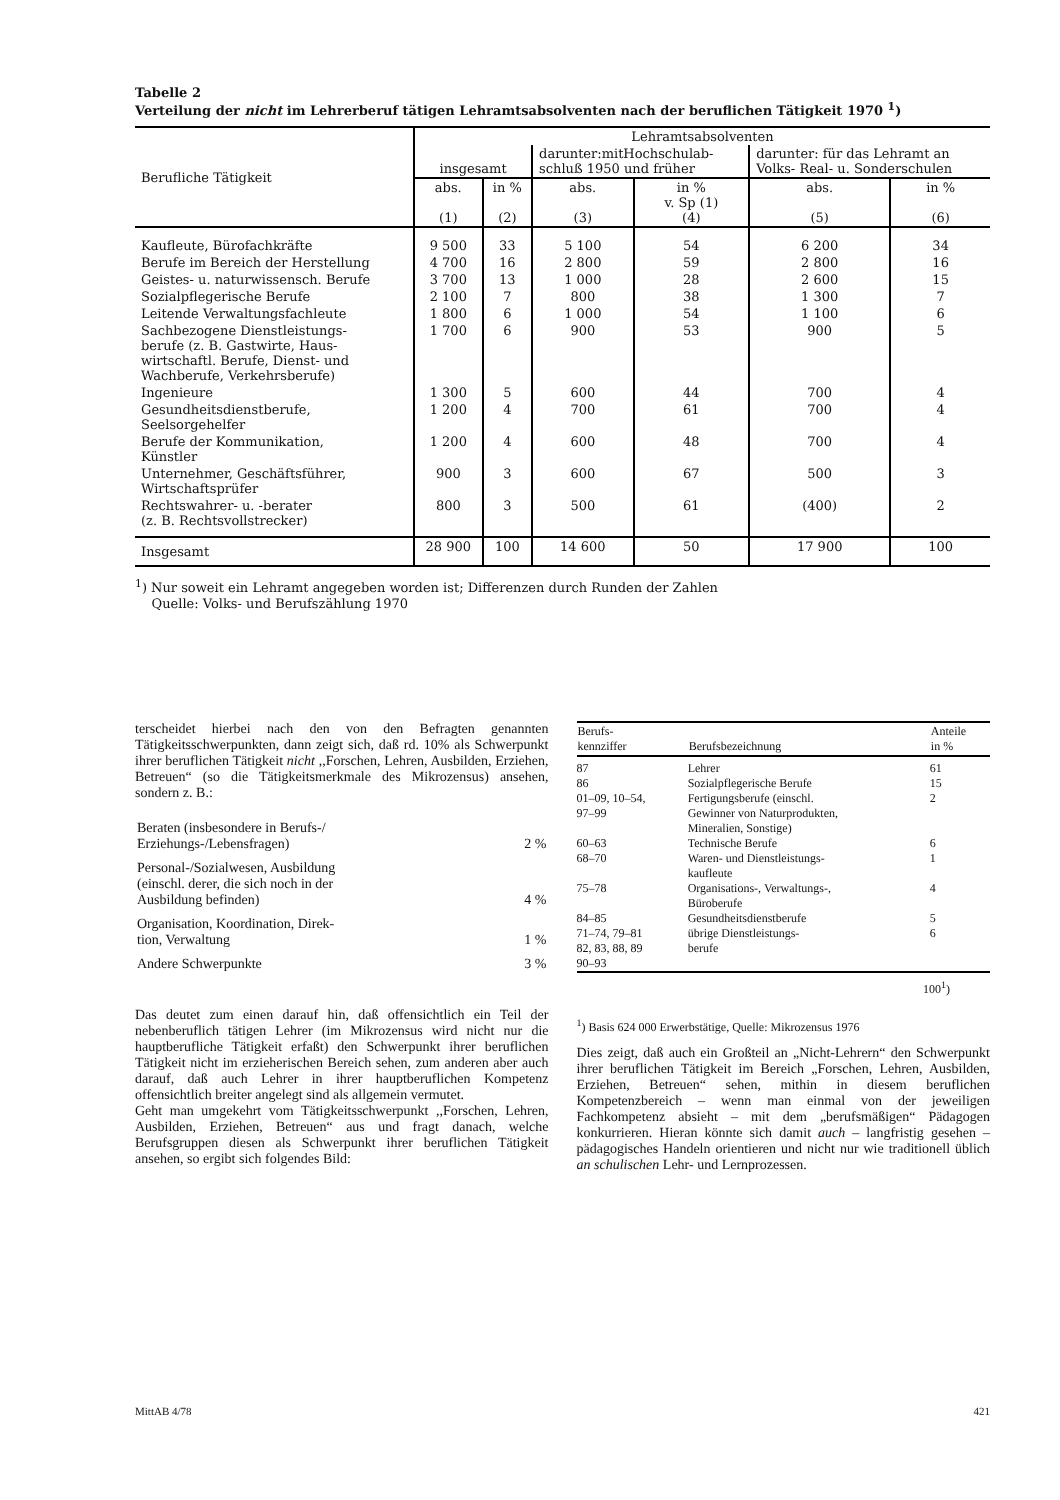Tabelle 2
Verteilung der nicht im Lehrerberuf tätigen Lehramtsabsolventen nach der beruflichen Tätigkeit 1970 <sup>1</sup>)
| Berufliche Tätigkeit | Lehramtsabsolventen | | | | | |
| --- | --- | --- | --- | --- | --- | --- |
| | insgesamt | | darunter:mitHochschulab- schluß 1950 und früher | | darunter: für das Lehramt an Volks- Real- u. Sonderschulen | |
| | abs. (1) | in % (2) | abs. (3) | in % v. Sp (1) (4) | abs. (5) | in % (6) |
| Kaufleute, Bürofachkräfte | 9 500 | 33 | 5 100 | 54 | 6 200 | 34 |
| Berufe im Bereich der Herstellung | 4 700 | 16 | 2 800 | 59 | 2 800 | 16 |
| Geistes- u. naturwissensch. Berufe | 3 700 | 13 | 1 000 | 28 | 2 600 | 15 |
| Sozialpflegerische Berufe | 2 100 | 7 | 800 | 38 | 1 300 | 7 |
| Leitende Verwaltungsfachleute | 1 800 | 6 | 1 000 | 54 | 1 100 | 6 |
| Sachbezogene Dienstleistungs- berufe (z. B. Gastwirte, Haus- wirtschaftl. Berufe, Dienst- und Wachberufe, Verkehrsberufe) | 1 700 | 6 | 900 | 53 | 900 | 5 |
| Ingenieure | 1 300 | 5 | 600 | 44 | 700 | 4 |
| Gesundheitsdienstberufe, Seelsorgehelfer | 1 200 | 4 | 700 | 61 | 700 | 4 |
| Berufe der Kommunikation, Künstler | 1 200 | 4 | 600 | 48 | 700 | 4 |
| Unternehmer, Geschäftsführer, Wirtschaftsprüfer | 900 | 3 | 600 | 67 | 500 | 3 |
| Rechtswahrer- u. -berater (z. B. Rechtsvollstrecker) | 800 | 3 | 500 | 61 | (400) | 2 |
| Insgesamt | 28 900 | 100 | 14 600 | 50 | 17 900 | 100 |
<sup>1</sup>) Nur soweit ein Lehramt angegeben worden ist; Differenzen durch Runden der Zahlen
Quelle: Volks- und Berufszählung 1970
terscheidet hierbei nach den von den Befragten genannten Tätigkeitsschwerpunkten, dann zeigt sich, daß rd. 10% als Schwerpunkt ihrer beruflichen Tätigkeit nicht ,,Forschen, Lehren, Ausbilden, Erziehen, Betreuen“ (so die Tätigkeitsmerkmale des Mikrozensus) ansehen, sondern z. B.:
| Beraten (insbesondere in Berufs-/ Erziehungs-/Lebensfragen) | 2 % |
| Personal-/Sozialwesen, Ausbildung (einschl. derer, die sich noch in der Ausbildung befinden) | 4 % |
| Organisation, Koordination, Direk- tion, Verwaltung | 1 % |
| Andere Schwerpunkte | 3 % |
Das deutet zum einen darauf hin, daß offensichtlich ein Teil der nebenberuflich tätigen Lehrer (im Mikrozensus wird nicht nur die hauptberufliche Tätigkeit erfaßt) den Schwerpunkt ihrer beruflichen Tätigkeit nicht im erzieherischen Bereich sehen, zum anderen aber auch darauf, daß auch Lehrer in ihrer hauptberuflichen Kompetenz offensichtlich breiter angelegt sind als allgemein vermutet.
Geht man umgekehrt vom Tätigkeitsschwerpunkt ,,Forschen, Lehren, Ausbilden, Erziehen, Betreuen“ aus und fragt danach, welche Berufsgruppen diesen als Schwerpunkt ihrer beruflichen Tätigkeit ansehen, so ergibt sich folgendes Bild:
| Berufs- kennziffer | Berufsbezeichnung | Anteile in % |
| --- | --- | --- |
| 87 | Lehrer | 61 |
| 86 | Sozialpflegerische Berufe | 15 |
| 01–09, 10–54, 97–99 | Fertigungsberufe (einschl. Gewinner von Naturprodukten, Mineralien, Sonstige) | 2 |
| 60–63 | Technische Berufe | 6 |
| 68–70 | Waren- und Dienstleistungs- kaufleute | 1 |
| 75–78 | Organisations-, Verwaltungs-, Büroberufe | 4 |
| 84–85 | Gesundheitsdienstberufe | 5 |
| 71–74, 79–81 82, 83, 88, 89 90–93 | übrige Dienstleistungs- berufe | 6 |
100<sup>1</sup>)
<sup>1</sup>) Basis 624 000 Erwerbstätige, Quelle: Mikrozensus 1976
Dies zeigt, daß auch ein Großteil an „Nicht-Lehrern“ den Schwerpunkt ihrer beruflichen Tätigkeit im Bereich „Forschen, Lehren, Ausbilden, Erziehen, Betreuen“ sehen, mithin in diesem beruflichen Kompetenzbereich – wenn man einmal von der jeweiligen Fachkompetenz absieht – mit dem „berufsmäßigen“ Pädagogen konkurrieren. Hieran könnte sich damit auch – langfristig gesehen – pädagogisches Handeln orientieren und nicht nur wie traditionell üblich an schulischen Lehr- und Lernprozessen.
MittAB 4/78 421